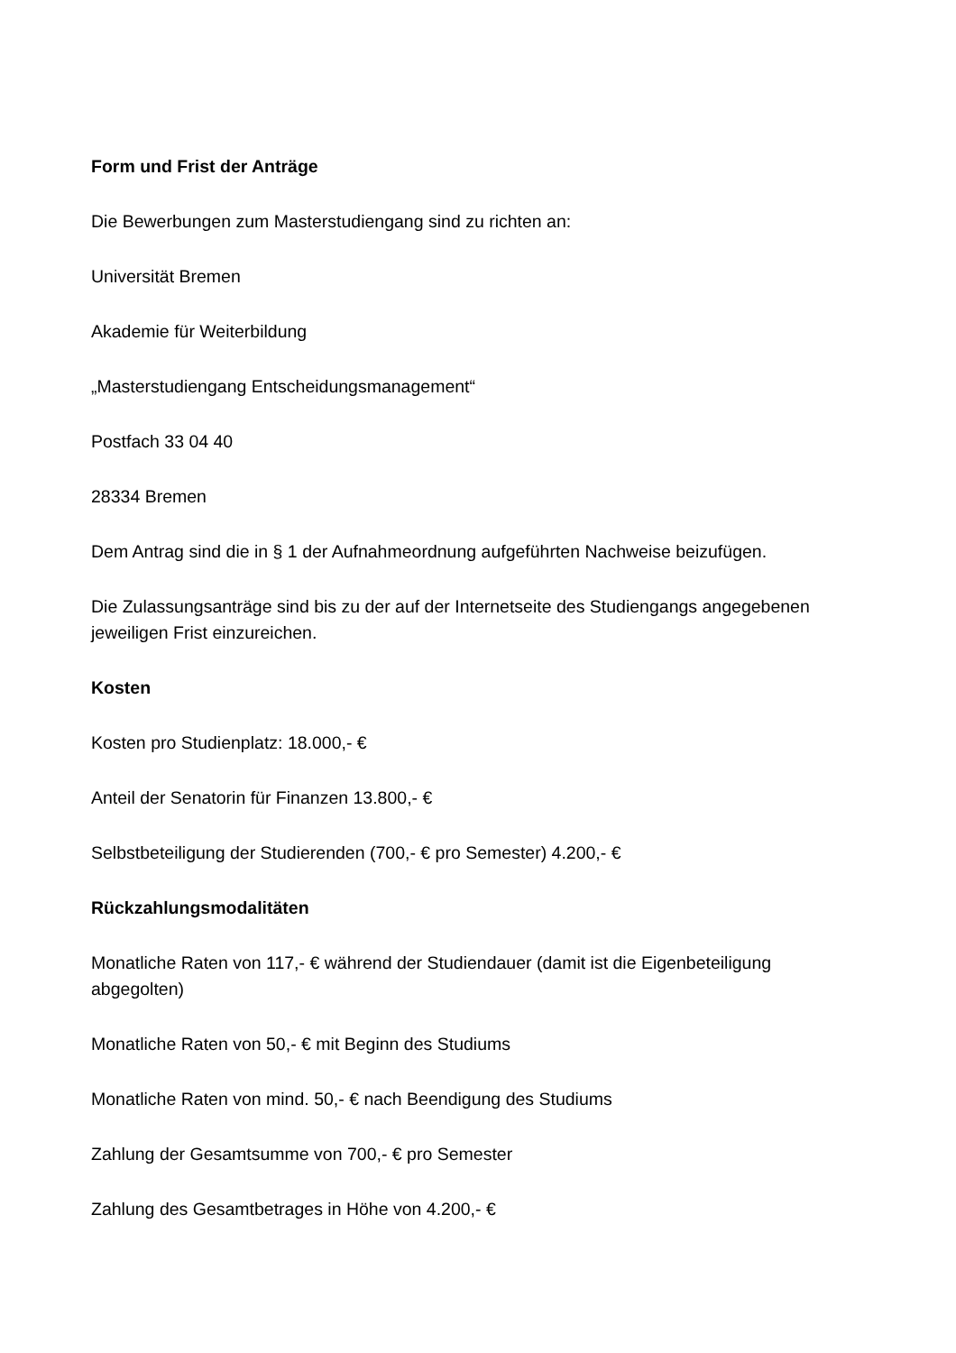Form und Frist der Anträge
Die Bewerbungen zum Masterstudiengang sind zu richten an:
Universität Bremen
Akademie für Weiterbildung
„Masterstudiengang Entscheidungsmanagement“
Postfach 33 04 40
28334 Bremen
Dem Antrag sind die in § 1 der Aufnahmeordnung aufgeführten Nachweise beizufügen.
Die Zulassungsanträge sind bis zu der auf der Internetseite des Studiengangs angegebenen jeweiligen Frist einzureichen.
Kosten
Kosten pro Studienplatz: 18.000,- €
Anteil der Senatorin für Finanzen 13.800,- €
Selbstbeteiligung der Studierenden (700,- € pro Semester) 4.200,- €
Rückzahlungsmodalitäten
Monatliche Raten von 117,- € während der Studiendauer (damit ist die Eigenbeteiligung abgegolten)
Monatliche Raten von 50,- € mit Beginn des Studiums
Monatliche Raten von mind. 50,- € nach Beendigung des Studiums
Zahlung der Gesamtsumme von 700,- € pro Semester
Zahlung des Gesamtbetrages in Höhe von 4.200,- €